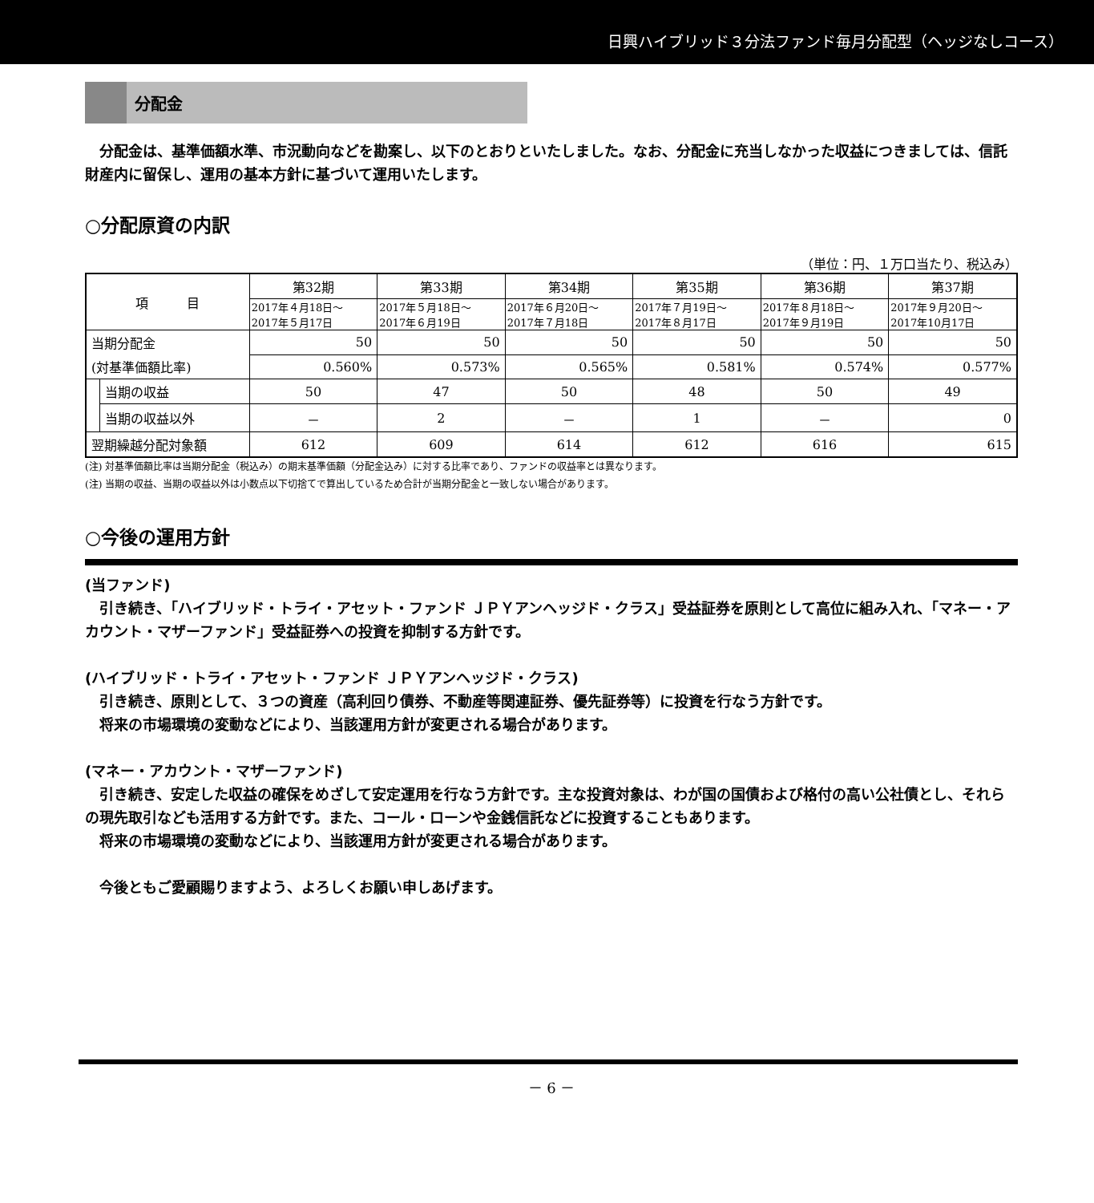日興ハイブリッド３分法ファンド毎月分配型（ヘッジなしコース）
分配金
　分配金は、基準価額水準、市況動向などを勘案し、以下のとおりといたしました。なお、分配金に充当しなかった収益につきましては、信託財産内に留保し、運用の基本方針に基づいて運用いたします。
○分配原資の内訳
（単位：円、１万口当たり、税込み）
| 項 目 | | 第32期 | 第33期 | 第34期 | 第35期 | 第36期 | 第37期 |
| --- | --- | --- | --- | --- | --- | --- | --- |
| | | 2017年４月18日～ 2017年５月17日 | 2017年５月18日～ 2017年６月19日 | 2017年６月20日～ 2017年７月18日 | 2017年７月19日～ 2017年８月17日 | 2017年８月18日～ 2017年９月19日 | 2017年９月20日～ 2017年10月17日 |
| 当期分配金 | | 50 | 50 | 50 | 50 | 50 | 50 |
| (対基準価額比率) | | 0.560% | 0.573% | 0.565% | 0.581% | 0.574% | 0.577% |
| | 当期の収益 | 50 | 47 | 50 | 48 | 50 | 49 |
| | 当期の収益以外 | － | 2 | － | 1 | － | 0 |
| 翌期繰越分配対象額 | | 612 | 609 | 614 | 612 | 616 | 615 |
(注) 対基準価額比率は当期分配金（税込み）の期末基準価額（分配金込み）に対する比率であり、ファンドの収益率とは異なります。
(注) 当期の収益、当期の収益以外は小数点以下切捨てで算出しているため合計が当期分配金と一致しない場合があります。
○今後の運用方針
(当ファンド)
　引き続き、「ハイブリッド・トライ・アセット・ファンド ＪＰＹアンヘッジド・クラス」受益証券を原則として高位に組み入れ、「マネー・アカウント・マザーファンド」受益証券への投資を抑制する方針です。
(ハイブリッド・トライ・アセット・ファンド ＪＰＹアンヘッジド・クラス)
　引き続き、原則として、３つの資産（高利回り債券、不動産等関連証券、優先証券等）に投資を行なう方針です。
　将来の市場環境の変動などにより、当該運用方針が変更される場合があります。
(マネー・アカウント・マザーファンド)
　引き続き、安定した収益の確保をめざして安定運用を行なう方針です。主な投資対象は、わが国の国債および格付の高い公社債とし、それらの現先取引なども活用する方針です。また、コール・ローンや金銭信託などに投資することもあります。
　将来の市場環境の変動などにより、当該運用方針が変更される場合があります。
　今後ともご愛顧賜りますよう、よろしくお願い申しあげます。
－ 6 －